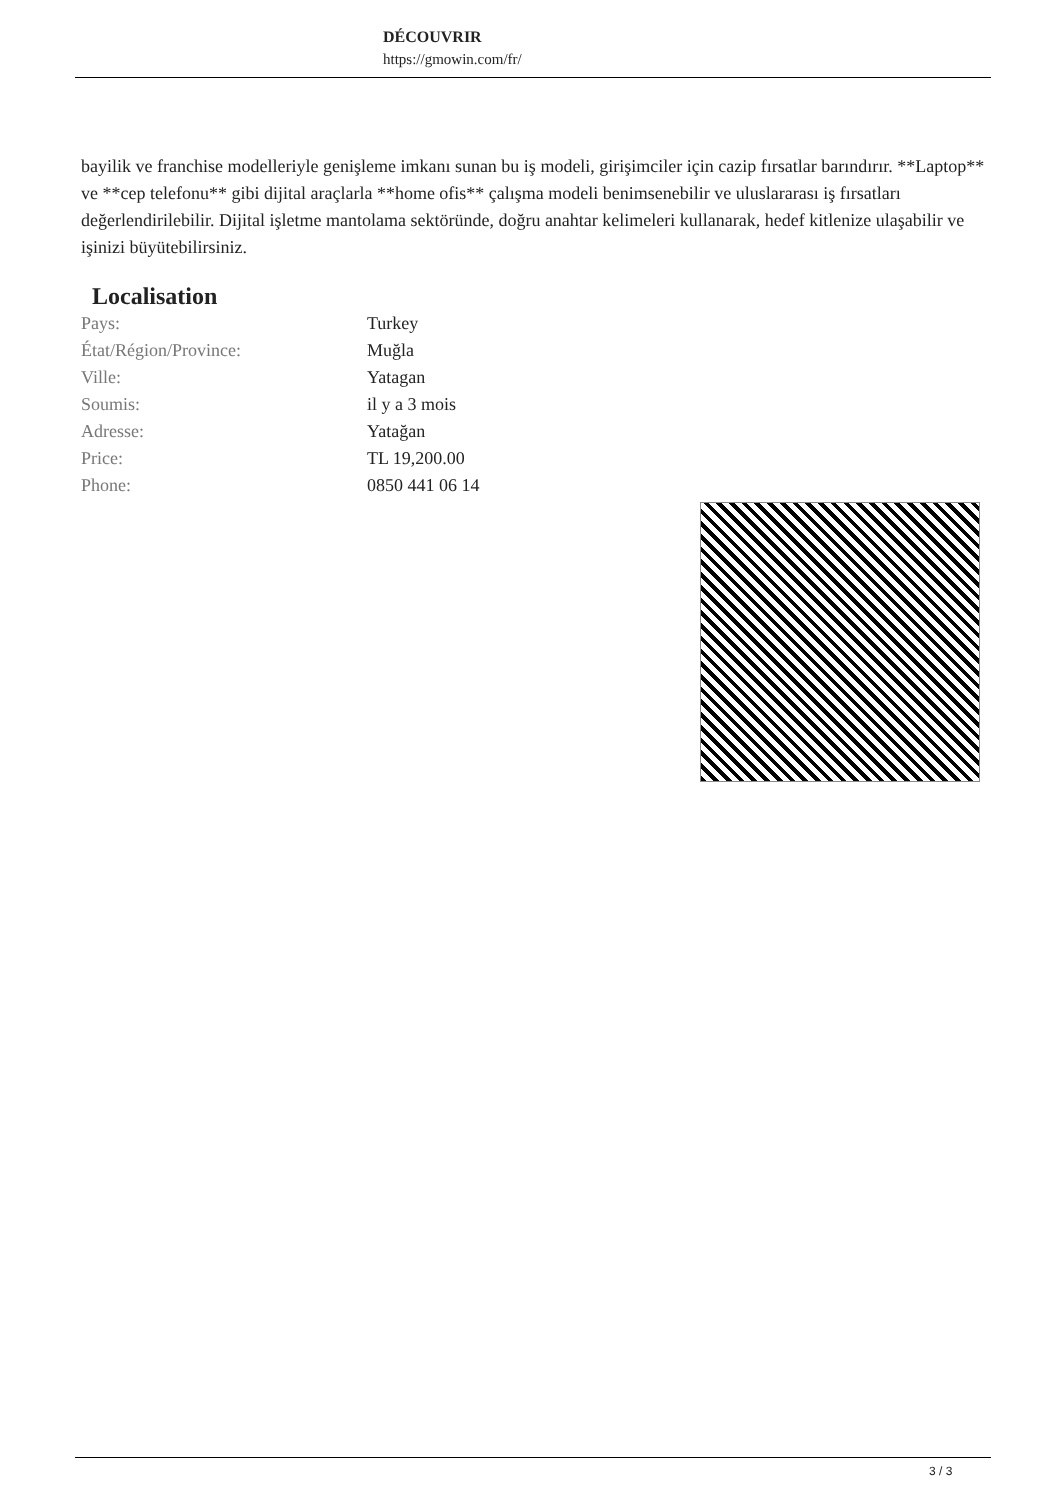DÉCOUVRIR
https://gmowin.com/fr/
bayilik ve franchise modelleriyle genişleme imkanı sunan bu iş modeli, girişimciler için cazip fırsatlar barındırır. **Laptop** ve **cep telefonu** gibi dijital araçlarla **home ofis** çalışma modeli benimsenebilir ve uluslararası iş fırsatları değerlendirilebilir. Dijital işletme mantolama sektöründe, doğru anahtar kelimeleri kullanarak, hedef kitlenize ulaşabilir ve işinizi büyütebilirsiniz.
Localisation
| Pays: | Turkey |
| État/Région/Province: | Muğla |
| Ville: | Yatagan |
| Soumis: | il y a 3 mois |
| Adresse: | Yatağan |
| Price: | TL 19,200.00 |
| Phone: | 0850 441 06 14 |
3 / 3